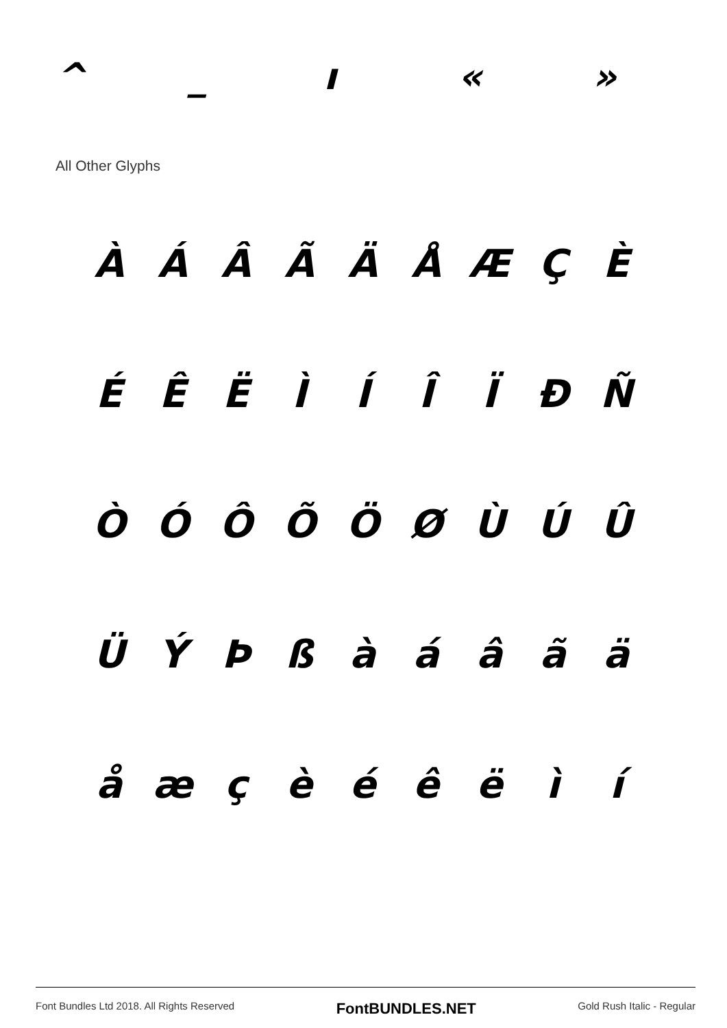^ _ ı « »
All Other Glyphs
ÀÁÂÃÄÅÆÇÈ
ÉÊËÌÍÎÏÐÑ
ÒÓÔÕÖØÙÚÛ
ÜÝÞßàáâãä
åæçèéêëìí
Font Bundles Ltd 2018. All Rights Reserved FontBUNDLES.NET Gold Rush Italic - Regular